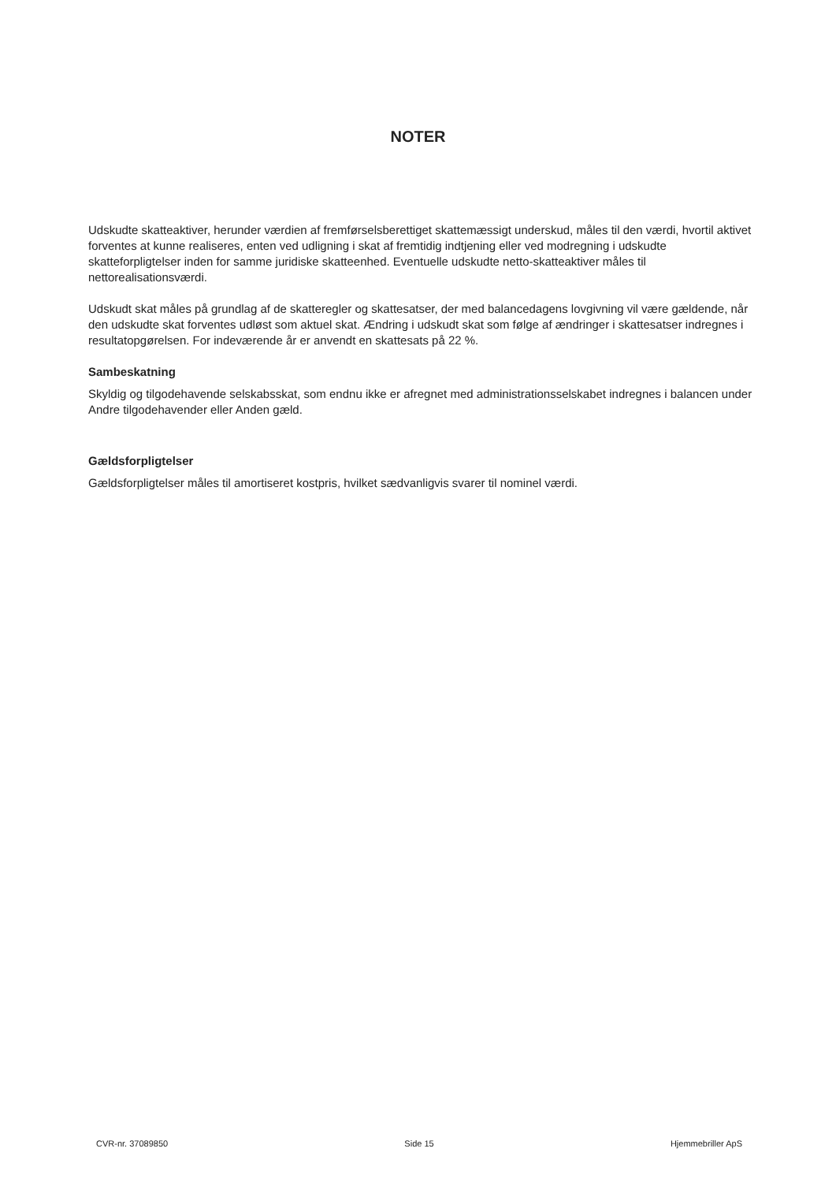NOTER
Udskudte skatteaktiver, herunder værdien af fremførselsberettiget skattemæssigt underskud, måles til den værdi, hvortil aktivet forventes at kunne realiseres, enten ved udligning i skat af fremtidig indtjening eller ved modregning i udskudte skatteforpligtelser inden for samme juridiske skatteenhed. Eventuelle udskudte netto-skatteaktiver måles til nettorealisationsværdi.
Udskudt skat måles på grundlag af de skatteregler og skattesatser, der med balancedagens lovgivning vil være gældende, når den udskudte skat forventes udløst som aktuel skat. Ændring i udskudt skat som følge af ændringer i skattesatser indregnes i resultatopgørelsen. For indeværende år er anvendt en skattesats på 22 %.
Sambeskatning
Skyldig og tilgodehavende selskabsskat, som endnu ikke er afregnet med administrationsselskabet indregnes i balancen under Andre tilgodehavender eller Anden gæld.
Gældsforpligtelser
Gældsforpligtelser måles til amortiseret kostpris, hvilket sædvanligvis svarer til nominel værdi.
CVR-nr. 37089850 Side 15 Hjemmebriller ApS